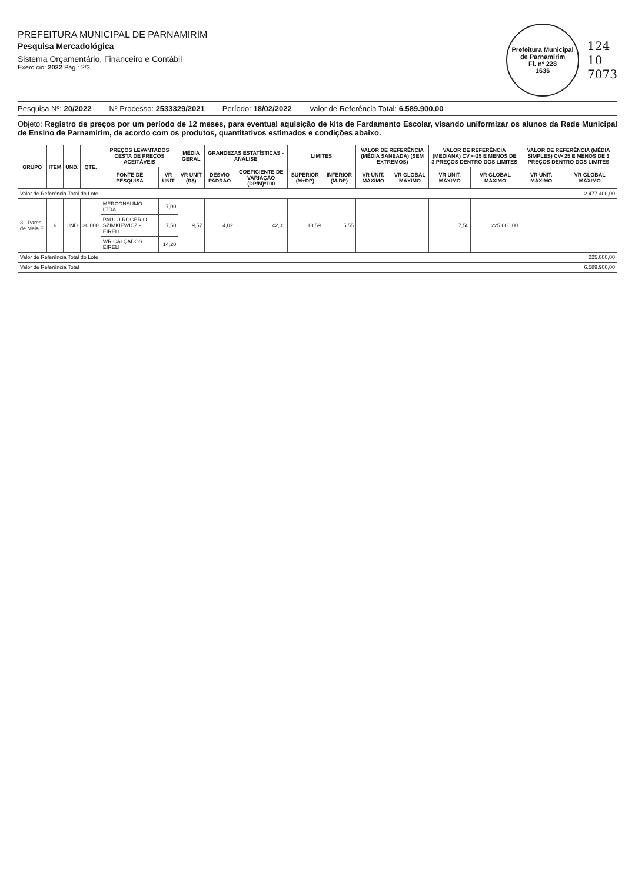PREFEITURA MUNICIPAL DE PARNAMIRIM
Pesquisa Mercadológica
Sistema Orçamentário, Financeiro e Contábil
Exercício: 2022 Pág.: 2/3
Prefeitura Municipal de Parnamirim
Fl. nº 228
1636
124
10
7073
Pesquisa Nº: 20/2022 Nº Processo: 2533329/2021 Período: 18/02/2022 Valor de Referência Total: 6.589.900,00
Objeto: Registro de preços por um período de 12 meses, para eventual aquisição de kits de Fardamento Escolar, visando uniformizar os alunos da Rede Municipal de Ensino de Parnamirim, de acordo com os produtos, quantitativos estimados e condições abaixo.
| GRUPO | ITEM | UND. | QTE. | PREÇOS LEVANTADOS CESTA DE PREÇOS ACEITÁVEIS | | MÉDIA GERAL | GRANDEZAS ESTATÍSTICAS - ANÁLISE | | LIMITES | | VALOR DE REFERÊNCIA (MÉDIA SANEADA) (SEM EXTREMOS) | | VALOR DE REFERÊNCIA (MEDIANA) CV>=25 E MENOS DE 3 PREÇOS DENTRO DOS LIMITES | | VALOR DE REFERÊNCIA (MÉDIA SIMPLES) CV<25 E MENOS DE 3 PREÇOS DENTRO DOS LIMITES | |
| --- | --- | --- | --- | --- | --- | --- | --- | --- | --- | --- | --- | --- | --- | --- | --- | --- |
| | | | | FONTE DE PESQUISA | VR UNIT | VR UNIT (R$) | DESVIO PADRÃO | COEFICIENTE DE VARIAÇÃO (DP/M)*100 | SUPERIOR (M+DP) | INFERIOR (M-DP) | VR UNIT. MÁXIMO | VR GLOBAL MÁXIMO | VR UNIT. MÁXIMO | VR GLOBAL MÁXIMO | VR UNIT. MÁXIMO | VR GLOBAL MÁXIMO |
| Valor de Referência Total do Lote | | | | | | | | | | | | | | | | 2.477.400,00 |
| 3 - Pares de Meia E | 6 | UND | 30.000 | MERCONSUMO LTDA | 7,00 | 9,57 | 4,02 | 42,01 | 13,59 | 5,55 | | | 7,50 | 225.000,00 | | |
| | | | | PAULO ROGÉRIO SZIMKIEWICZ - EIRELI | 7,50 | | | | | | | | | | | |
| | | | | WR CALÇADOS EIRELI | 14,20 | | | | | | | | | | | |
| Valor de Referência Total do Lote | | | | | | | | | | | | | | | | 225.000,00 |
| Valor de Referência Total | | | | | | | | | | | | | | | | 6.589.900,00 |